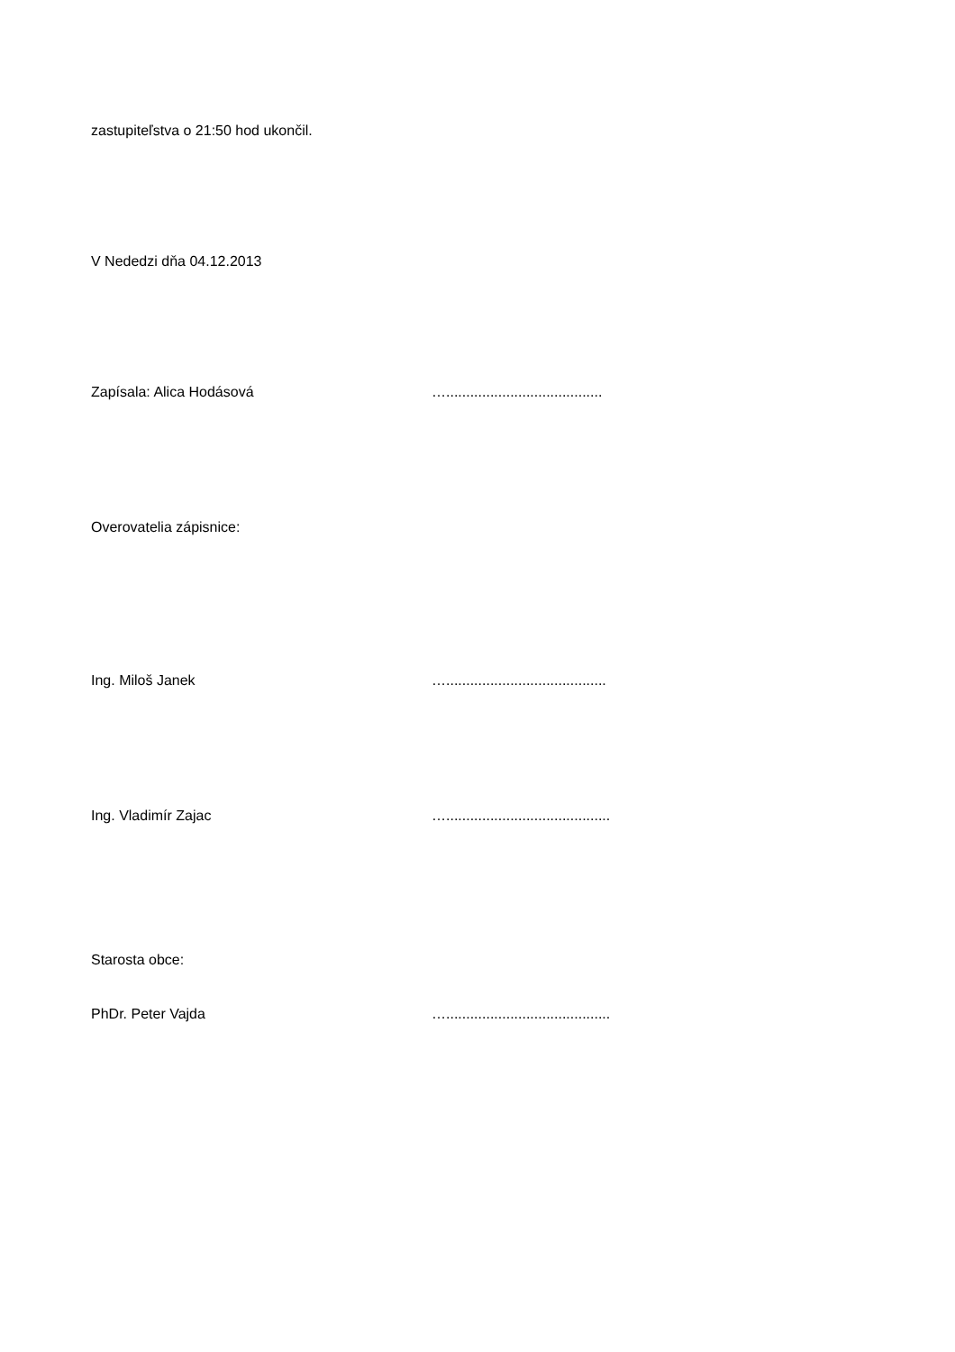zastupiteľstva o 21:50 hod ukončil.
V Nededzi dňa 04.12.2013
Zapísala: Alica Hodásová ….......................................
Overovatelia zápisnice:
Ing. Miloš Janek …........................................
Ing. Vladimír Zajac ….........................................
Starosta obce:
PhDr. Peter Vajda ….........................................